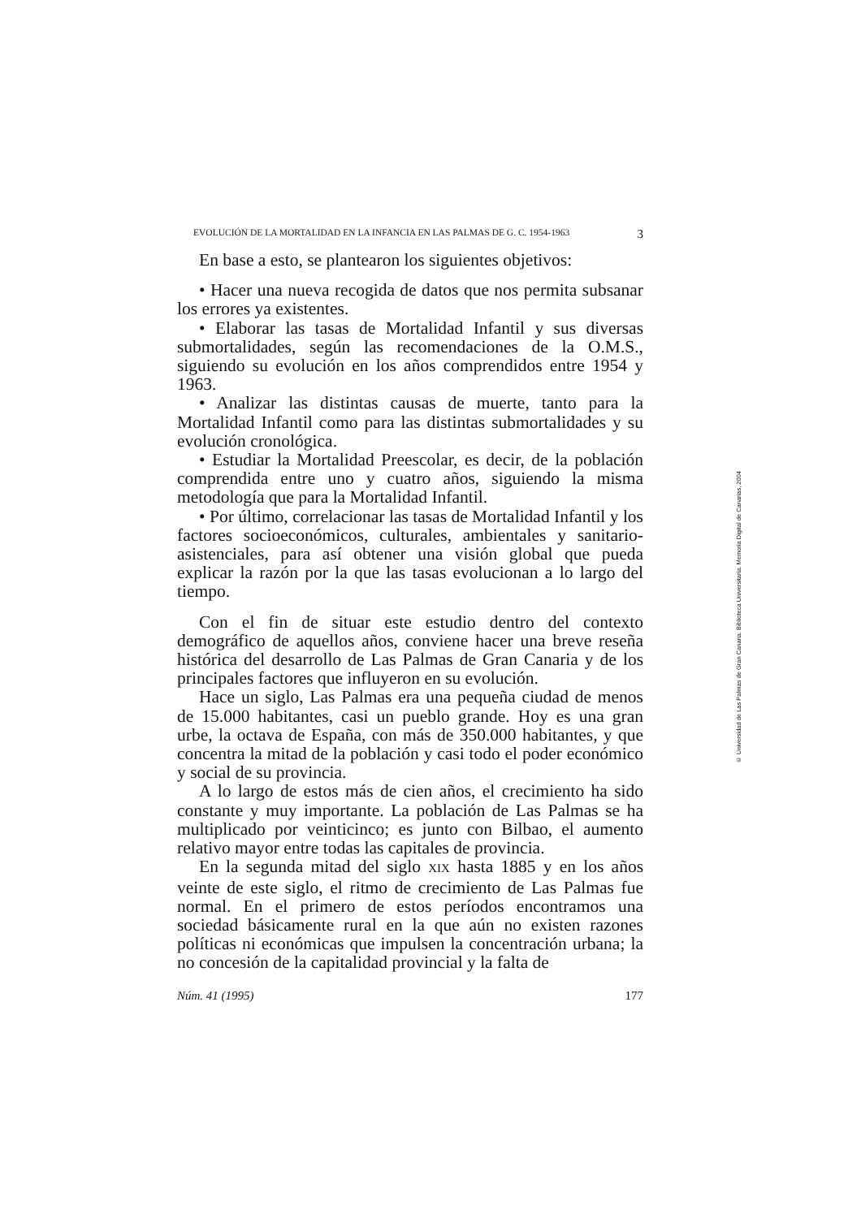EVOLUCIÓN DE LA MORTALIDAD EN LA INFANCIA EN LAS PALMAS DE G. C. 1954-1963 3
En base a esto, se plantearon los siguientes objetivos:
• Hacer una nueva recogida de datos que nos permita subsanar los errores ya existentes.
• Elaborar las tasas de Mortalidad Infantil y sus diversas submortalidades, según las recomendaciones de la O.M.S., siguiendo su evolución en los años comprendidos entre 1954 y 1963.
• Analizar las distintas causas de muerte, tanto para la Mortalidad Infantil como para las distintas submortalidades y su evolución cronológica.
• Estudiar la Mortalidad Preescolar, es decir, de la población comprendida entre uno y cuatro años, siguiendo la misma metodología que para la Mortalidad Infantil.
• Por último, correlacionar las tasas de Mortalidad Infantil y los factores socioeconómicos, culturales, ambientales y sanitario-asistenciales, para así obtener una visión global que pueda explicar la razón por la que las tasas evolucionan a lo largo del tiempo.
Con el fin de situar este estudio dentro del contexto demográfico de aquellos años, conviene hacer una breve reseña histórica del desarrollo de Las Palmas de Gran Canaria y de los principales factores que influyeron en su evolución.
Hace un siglo, Las Palmas era una pequeña ciudad de menos de 15.000 habitantes, casi un pueblo grande. Hoy es una gran urbe, la octava de España, con más de 350.000 habitantes, y que concentra la mitad de la población y casi todo el poder económico y social de su provincia.
A lo largo de estos más de cien años, el crecimiento ha sido constante y muy importante. La población de Las Palmas se ha multiplicado por veinticinco; es junto con Bilbao, el aumento relativo mayor entre todas las capitales de provincia.
En la segunda mitad del siglo XIX hasta 1885 y en los años veinte de este siglo, el ritmo de crecimiento de Las Palmas fue normal. En el primero de estos períodos encontramos una sociedad básicamente rural en la que aún no existen razones políticas ni económicas que impulsen la concentración urbana; la no concesión de la capitalidad provincial y la falta de
Núm. 41 (1995) 177
© Universidad de Las Palmas de Gran Canaria. Biblioteca Universitaria. Memoria Digital de Canarias, 2004